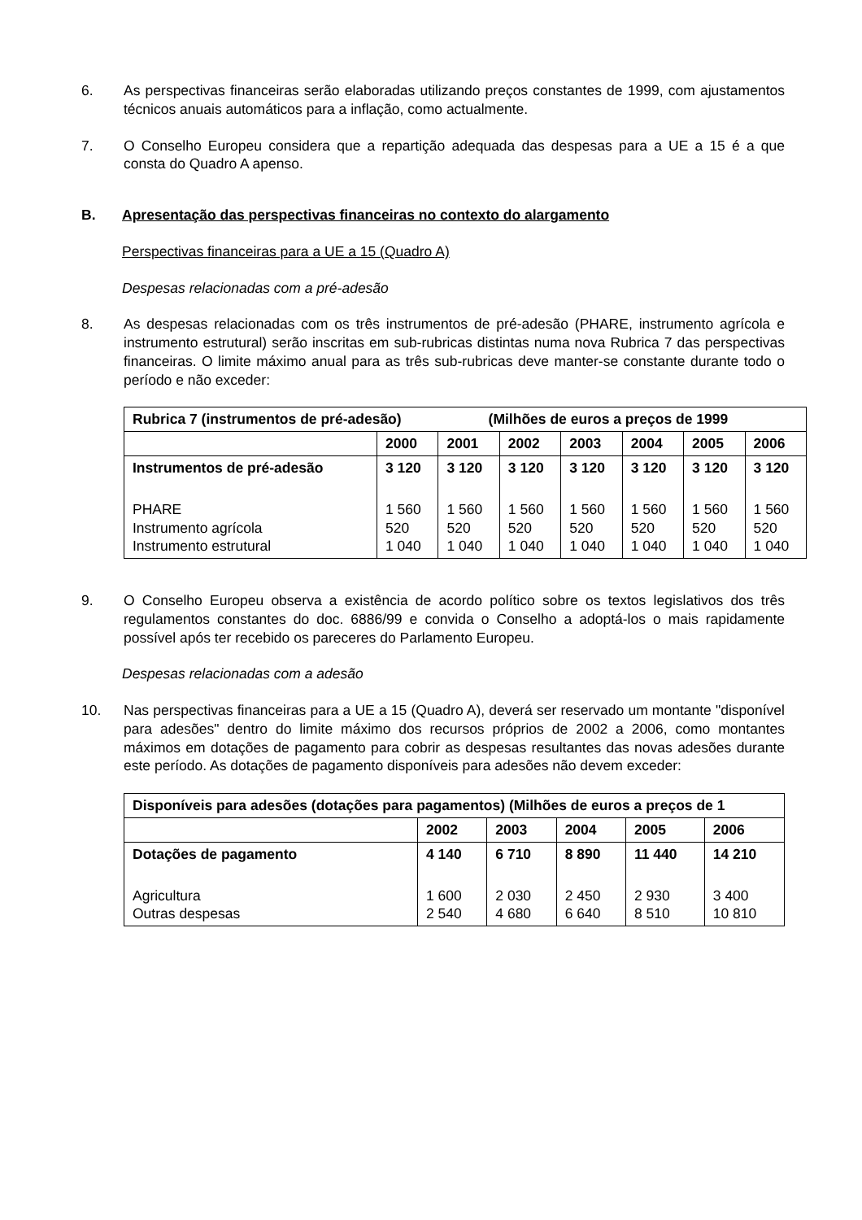6. As perspectivas financeiras serão elaboradas utilizando preços constantes de 1999, com ajustamentos técnicos anuais automáticos para a inflação, como actualmente.
7. O Conselho Europeu considera que a repartição adequada das despesas para a UE a 15 é a que consta do Quadro A apenso.
B. Apresentação das perspectivas financeiras no contexto do alargamento
Perspectivas financeiras para a UE a 15 (Quadro A)
Despesas relacionadas com a pré-adesão
8. As despesas relacionadas com os três instrumentos de pré-adesão (PHARE, instrumento agrícola e instrumento estrutural) serão inscritas em sub-rubricas distintas numa nova Rubrica 7 das perspectivas financeiras. O limite máximo anual para as três sub-rubricas deve manter-se constante durante todo o período e não exceder:
| Rubrica 7 (instrumentos de pré-adesão) (Milhões de euros a preços de 1999 | | | | | | | |
| --- | --- | --- | --- | --- | --- | --- | --- |
| | 2000 | 2001 | 2002 | 2003 | 2004 | 2005 | 2006 |
| Instrumentos de pré-adesão | 3 120 | 3 120 | 3 120 | 3 120 | 3 120 | 3 120 | 3 120 |
| PHARE Instrumento agrícola Instrumento estrutural | 1 560 520 1 040 | 1 560 520 1 040 | 1 560 520 1 040 | 1 560 520 1 040 | 1 560 520 1 040 | 1 560 520 1 040 | 1 560 520 1 040 |
9. O Conselho Europeu observa a existência de acordo político sobre os textos legislativos dos três regulamentos constantes do doc. 6886/99 e convida o Conselho a adoptá-los o mais rapidamente possível após ter recebido os pareceres do Parlamento Europeu.
Despesas relacionadas com a adesão
10. Nas perspectivas financeiras para a UE a 15 (Quadro A), deverá ser reservado um montante "disponível para adesões" dentro do limite máximo dos recursos próprios de 2002 a 2006, como montantes máximos em dotações de pagamento para cobrir as despesas resultantes das novas adesões durante este período. As dotações de pagamento disponíveis para adesões não devem exceder:
| Disponíveis para adesões (dotações para pagamentos) (Milhões de euros a preços de 1 | | | | | |
| --- | --- | --- | --- | --- | --- |
| | 2002 | 2003 | 2004 | 2005 | 2006 |
| Dotações de pagamento | 4 140 | 6 710 | 8 890 | 11 440 | 14 210 |
| Agricultura Outras despesas | 1 600 2 540 | 2 030 4 680 | 2 450 6 640 | 2 930 8 510 | 3 400 10 810 |